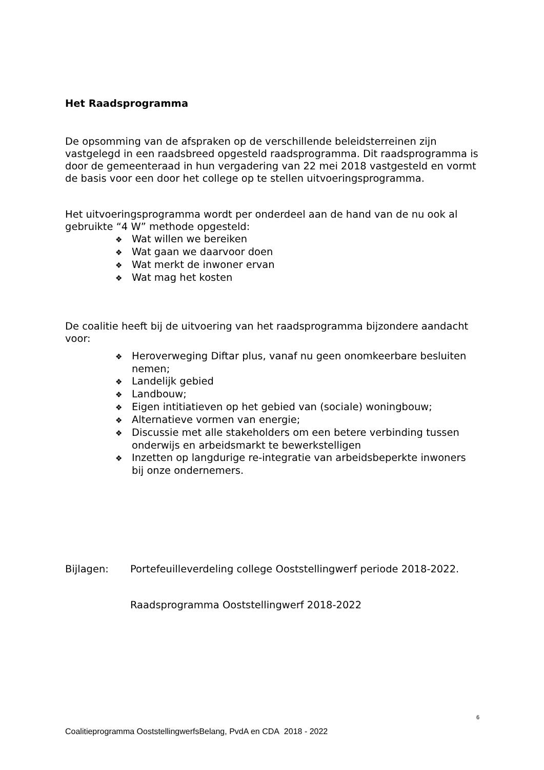Het Raadsprogramma
De opsomming van de afspraken op de verschillende beleidsterreinen zijn vastgelegd in een raadsbreed opgesteld raadsprogramma. Dit raadsprogramma is door de gemeenteraad in hun vergadering van 22 mei 2018 vastgesteld en vormt de basis voor een door het college op te stellen uitvoeringsprogramma.
Het uitvoeringsprogramma wordt per onderdeel aan de hand van de nu ook al gebruikte “4 W” methode opgesteld:
❖ Wat willen we bereiken
❖ Wat gaan we daarvoor doen
❖ Wat merkt de inwoner ervan
❖ Wat mag het kosten
De coalitie heeft bij de uitvoering van het raadsprogramma bijzondere aandacht voor:
❖ Heroverweging Diftar plus, vanaf nu geen onomkeerbare besluiten nemen;
❖ Landelijk gebied
❖ Landbouw;
❖ Eigen intitiatieven op het gebied van (sociale) woningbouw;
❖ Alternatieve vormen van energie;
❖ Discussie met alle stakeholders om een betere verbinding tussen onderwijs en arbeidsmarkt te bewerkstelligen
❖ Inzetten op langdurige re-integratie van arbeidsbeperkte inwoners bij onze ondernemers.
Bijlagen: Portefeuilleverdeling college Ooststellingwerf periode 2018-2022.
Raadsprogramma Ooststellingwerf 2018-2022
6
Coalitieprogramma OoststellingwerfsBelang, PvdA en CDA 2018 - 2022